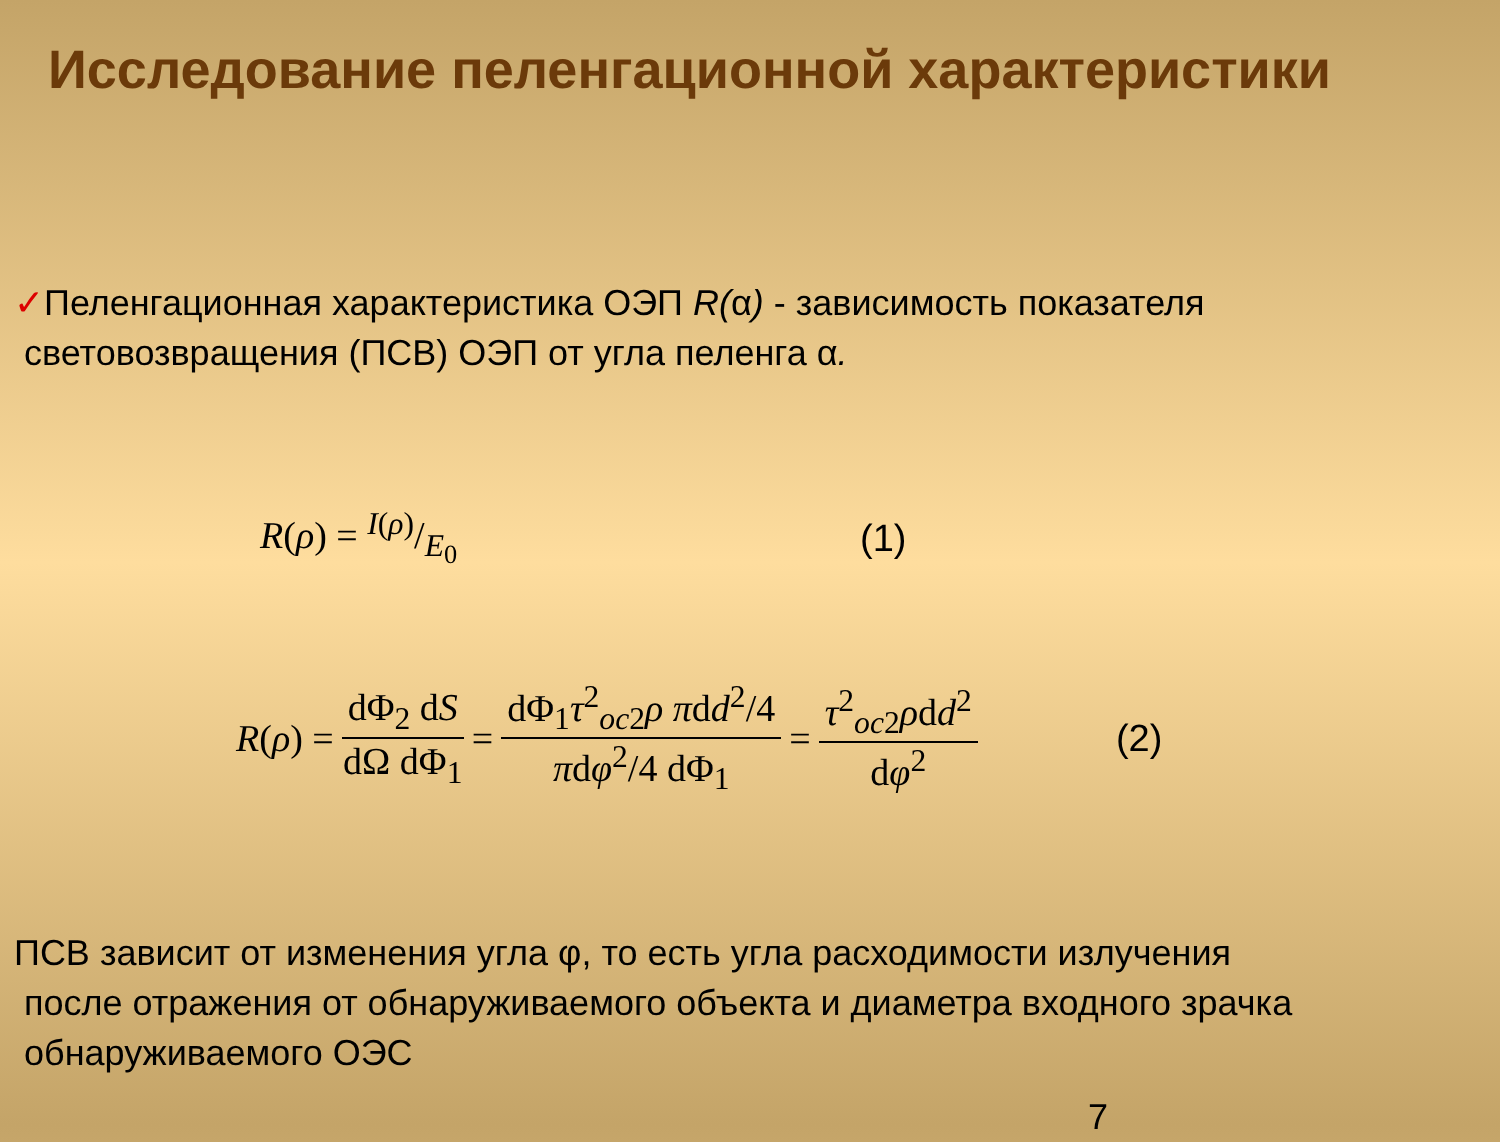Исследование пеленгационной характеристики
✓Пеленгационная характеристика ОЭП R(α) - зависимость показателя
световозвращения (ПСВ) ОЭП от угла пеленга α.
R(ρ) = I(ρ)/E<sub>0</sub> (1)
R (ρ) = dΦ<sub>2</sub> dS dΩ dΦ<sub>1</sub> = dΦ<sub>1</sub>τ<sup>2</sup><sub>oc2</sub>ρ πdd<sup>2</sup>/4 πdφ<sup>2</sup>/4 dΦ<sub>1</sub> = τ<sup>2</sup><sub>oc2</sub>ρdd<sup>2</sup> dφ<sup>2</sup> (2)
ПСВ зависит от изменения угла φ, то есть угла расходимости излучения
после отражения от обнаруживаемого объекта и диаметра входного зрачка
обнаруживаемого ОЭС
7